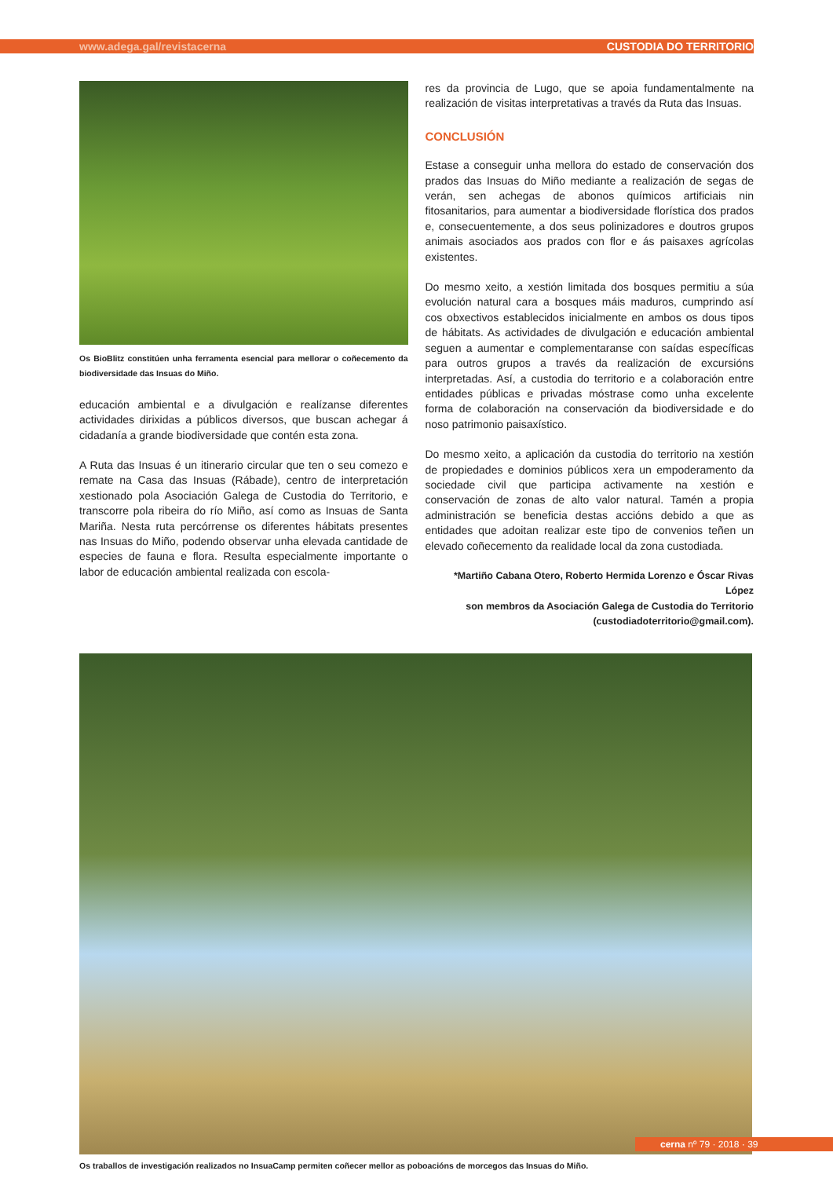www.adega.gal/revistacerna CUSTODIA DO TERRITORIO
Os BioBlitz constitúen unha ferramenta esencial para mellorar o coñecemento da biodiversidade das Insuas do Miño.
educación ambiental e a divulgación e realízanse diferentes actividades dirixidas a públicos diversos, que buscan achegar á cidadanía a grande biodiversidade que contén esta zona.
A Ruta das Insuas é un itinerario circular que ten o seu comezo e remate na Casa das Insuas (Rábade), centro de interpretación xestionado pola Asociación Galega de Custodia do Territorio, e transcorre pola ribeira do río Miño, así como as Insuas de Santa Mariña. Nesta ruta percórrense os diferentes hábitats presentes nas Insuas do Miño, podendo observar unha elevada cantidade de especies de fauna e flora. Resulta especialmente importante o labor de educación ambiental realizada con escola-
res da provincia de Lugo, que se apoia fundamentalmente na realización de visitas interpretativas a través da Ruta das Insuas.
CONCLUSIÓN
Estase a conseguir unha mellora do estado de conservación dos prados das Insuas do Miño mediante a realización de segas de verán, sen achegas de abonos químicos artificiais nin fitosanitarios, para aumentar a biodiversidade florística dos prados e, consecuentemente, a dos seus polinizadores e doutros grupos animais asociados aos prados con flor e ás paisaxes agrícolas existentes.
Do mesmo xeito, a xestión limitada dos bosques permitiu a súa evolución natural cara a bosques máis maduros, cumprindo así cos obxectivos establecidos inicialmente en ambos os dous tipos de hábitats. As actividades de divulgación e educación ambiental seguen a aumentar e complementaranse con saídas específicas para outros grupos a través da realización de excursións interpretadas. Así, a custodia do territorio e a colaboración entre entidades públicas e privadas móstrase como unha excelente forma de colaboración na conservación da biodiversidade e do noso patrimonio paisaxístico.
Do mesmo xeito, a aplicación da custodia do territorio na xestión de propiedades e dominios públicos xera un empoderamento da sociedade civil que participa activamente na xestión e conservación de zonas de alto valor natural. Tamén a propia administración se beneficia destas accións debido a que as entidades que adoitan realizar este tipo de convenios teñen un elevado coñecemento da realidade local da zona custodiada.
*Martiño Cabana Otero, Roberto Hermida Lorenzo e Óscar Rivas López
son membros da Asociación Galega de Custodia do Territorio
(custodiadoterritorio@gmail.com).
Os traballos de investigación realizados no InsuaCamp permiten coñecer mellor as poboacións de morcegos das Insuas do Miño.
cerna nº 79 · 2018 · 39